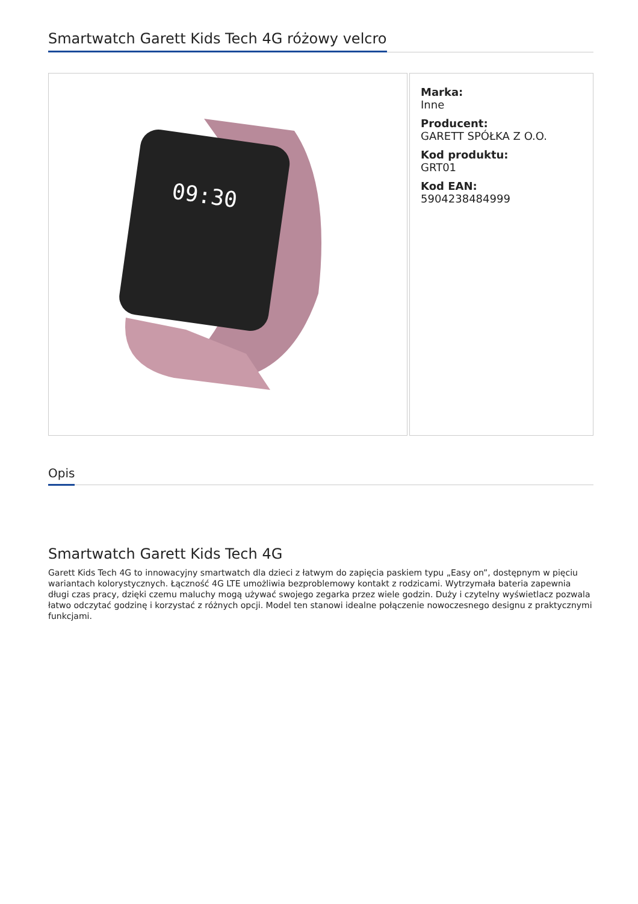Smartwatch Garett Kids Tech 4G różowy velcro
09:30
Marka:
Inne
Producent:
GARETT SPÓŁKA Z O.O.
Kod produktu:
GRT01
Kod EAN:
5904238484999
Opis
Smartwatch Garett Kids Tech 4G
Garett Kids Tech 4G to innowacyjny smartwatch dla dzieci z łatwym do zapięcia paskiem typu „Easy on”, dostępnym w pięciu wariantach kolorystycznych. Łączność 4G LTE umożliwia bezproblemowy kontakt z rodzicami. Wytrzymała bateria zapewnia długi czas pracy, dzięki czemu maluchy mogą używać swojego zegarka przez wiele godzin. Duży i czytelny wyświetlacz pozwala łatwo odczytać godzinę i korzystać z różnych opcji. Model ten stanowi idealne połączenie nowoczesnego designu z praktycznymi funkcjami.